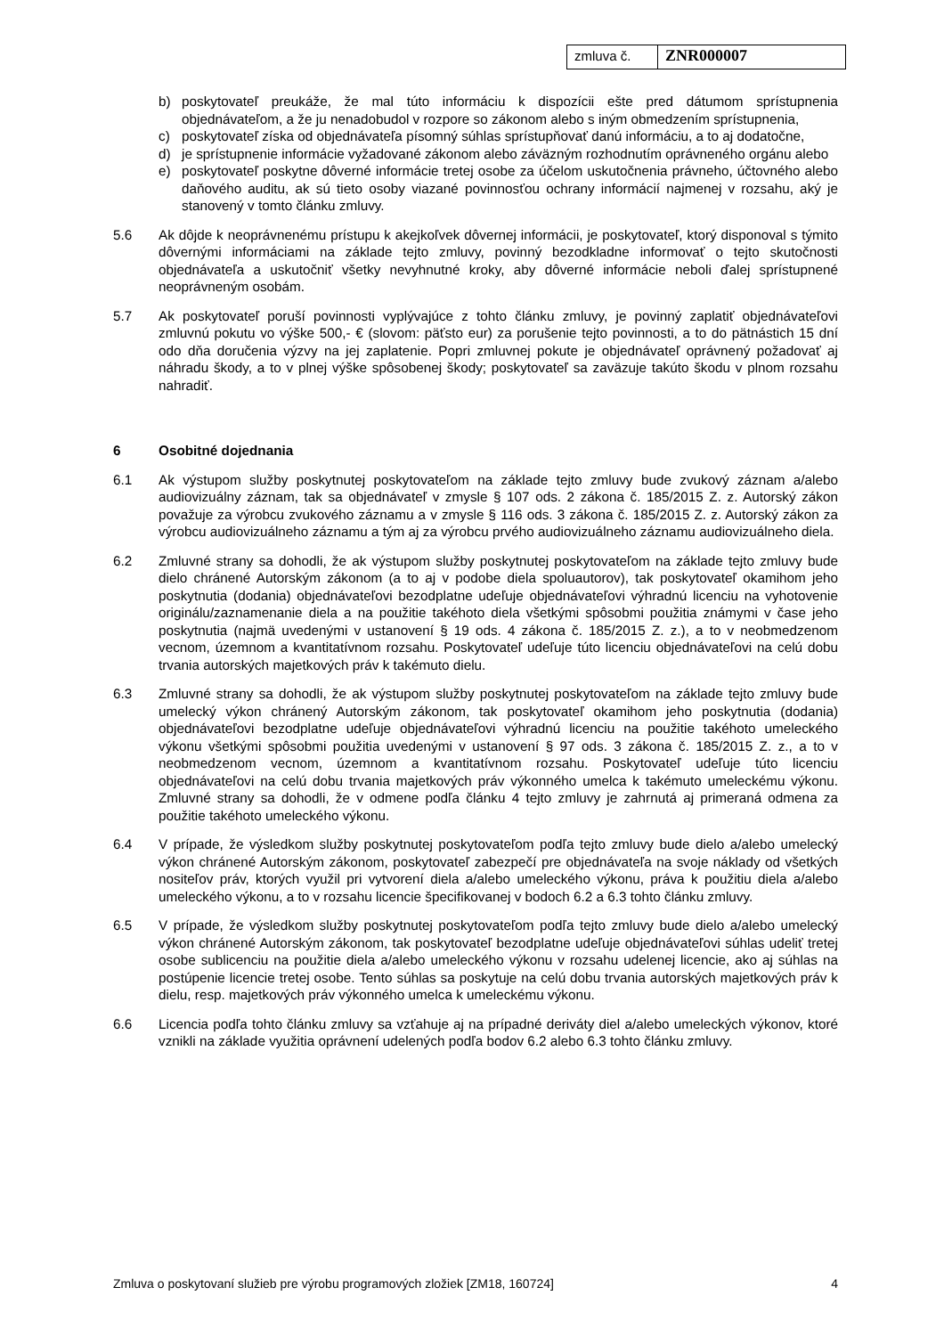zmluva č.
ZNR000007
b) poskytovateľ preukáže, že mal túto informáciu k dispozícii ešte pred dátumom sprístupnenia objednávateľom, a že ju nenadobudol v rozpore so zákonom alebo s iným obmedzením sprístupnenia,
c) poskytovateľ získa od objednávateľa písomný súhlas sprístupňovať danú informáciu, a to aj dodatočne,
d) je sprístupnenie informácie vyžadované zákonom alebo záväzným rozhodnutím oprávneného orgánu alebo
e) poskytovateľ poskytne dôverné informácie tretej osobe za účelom uskutočnenia právneho, účtovného alebo daňového auditu, ak sú tieto osoby viazané povinnosťou ochrany informácií najmenej v rozsahu, aký je stanovený v tomto článku zmluvy.
5.6 Ak dôjde k neoprávnenému prístupu k akejkoľvek dôvernej informácii, je poskytovateľ, ktorý disponoval s týmito dôvernými informáciami na základe tejto zmluvy, povinný bezodkladne informovať o tejto skutočnosti objednávateľa a uskutočniť všetky nevyhnutné kroky, aby dôverné informácie neboli ďalej sprístupnené neoprávneným osobám.
5.7 Ak poskytovateľ poruší povinnosti vyplývajúce z tohto článku zmluvy, je povinný zaplatiť objednávateľovi zmluvnú pokutu vo výške 500,- € (slovom: päťsto eur) za porušenie tejto povinnosti, a to do pätnástich 15 dní odo dňa doručenia výzvy na jej zaplatenie. Popri zmluvnej pokute je objednávateľ oprávnený požadovať aj náhradu škody, a to v plnej výške spôsobenej škody; poskytovateľ sa zaväzuje takúto škodu v plnom rozsahu nahradiť.
6 Osobitné dojednania
6.1 Ak výstupom služby poskytnutej poskytovateľom na základe tejto zmluvy bude zvukový záznam a/alebo audiovizuálny záznam, tak sa objednávateľ v zmysle § 107 ods. 2 zákona č. 185/2015 Z. z. Autorský zákon považuje za výrobcu zvukového záznamu a v zmysle § 116 ods. 3 zákona č. 185/2015 Z. z. Autorský zákon za výrobcu audiovizuálneho záznamu a tým aj za výrobcu prvého audiovizuálneho záznamu audiovizuálneho diela.
6.2 Zmluvné strany sa dohodli, že ak výstupom služby poskytnutej poskytovateľom na základe tejto zmluvy bude dielo chránené Autorským zákonom (a to aj v podobe diela spoluautorov), tak poskytovateľ okamihom jeho poskytnutia (dodania) objednávateľovi bezodplatne udeľuje objednávateľovi výhradnú licenciu na vyhotovenie originálu/zaznamenanie diela a na použitie takéhoto diela všetkými spôsobmi použitia známymi v čase jeho poskytnutia (najmä uvedenými v ustanovení § 19 ods. 4 zákona č. 185/2015 Z. z.), a to v neobmedzenom vecnom, územnom a kvantitatívnom rozsahu. Poskytovateľ udeľuje túto licenciu objednávateľovi na celú dobu trvania autorských majetkových práv k takémuto dielu.
6.3 Zmluvné strany sa dohodli, že ak výstupom služby poskytnutej poskytovateľom na základe tejto zmluvy bude umelecký výkon chránený Autorským zákonom, tak poskytovateľ okamihom jeho poskytnutia (dodania) objednávateľovi bezodplatne udeľuje objednávateľovi výhradnú licenciu na použitie takéhoto umeleckého výkonu všetkými spôsobmi použitia uvedenými v ustanovení § 97 ods. 3 zákona č. 185/2015 Z. z., a to v neobmedzenom vecnom, územnom a kvantitatívnom rozsahu. Poskytovateľ udeľuje túto licenciu objednávateľovi na celú dobu trvania majetkových práv výkonného umelca k takémuto umeleckému výkonu. Zmluvné strany sa dohodli, že v odmene podľa článku 4 tejto zmluvy je zahrnutá aj primeraná odmena za použitie takéhoto umeleckého výkonu.
6.4 V prípade, že výsledkom služby poskytnutej poskytovateľom podľa tejto zmluvy bude dielo a/alebo umelecký výkon chránené Autorským zákonom, poskytovateľ zabezpečí pre objednávateľa na svoje náklady od všetkých nositeľov práv, ktorých využil pri vytvorení diela a/alebo umeleckého výkonu, práva k použitiu diela a/alebo umeleckého výkonu, a to v rozsahu licencie špecifikovanej v bodoch 6.2 a 6.3 tohto článku zmluvy.
6.5 V prípade, že výsledkom služby poskytnutej poskytovateľom podľa tejto zmluvy bude dielo a/alebo umelecký výkon chránené Autorským zákonom, tak poskytovateľ bezodplatne udeľuje objednávateľovi súhlas udeliť tretej osobe sublicenciu na použitie diela a/alebo umeleckého výkonu v rozsahu udelenej licencie, ako aj súhlas na postúpenie licencie tretej osobe. Tento súhlas sa poskytuje na celú dobu trvania autorských majetkových práv k dielu, resp. majetkových práv výkonného umelca k umeleckému výkonu.
6.6 Licencia podľa tohto článku zmluvy sa vzťahuje aj na prípadné deriváty diel a/alebo umeleckých výkonov, ktoré vznikli na základe využitia oprávnení udelených podľa bodov 6.2 alebo 6.3 tohto článku zmluvy.
Zmluva o poskytovaní služieb pre výrobu programových zložiek [ZM18, 160724] 4